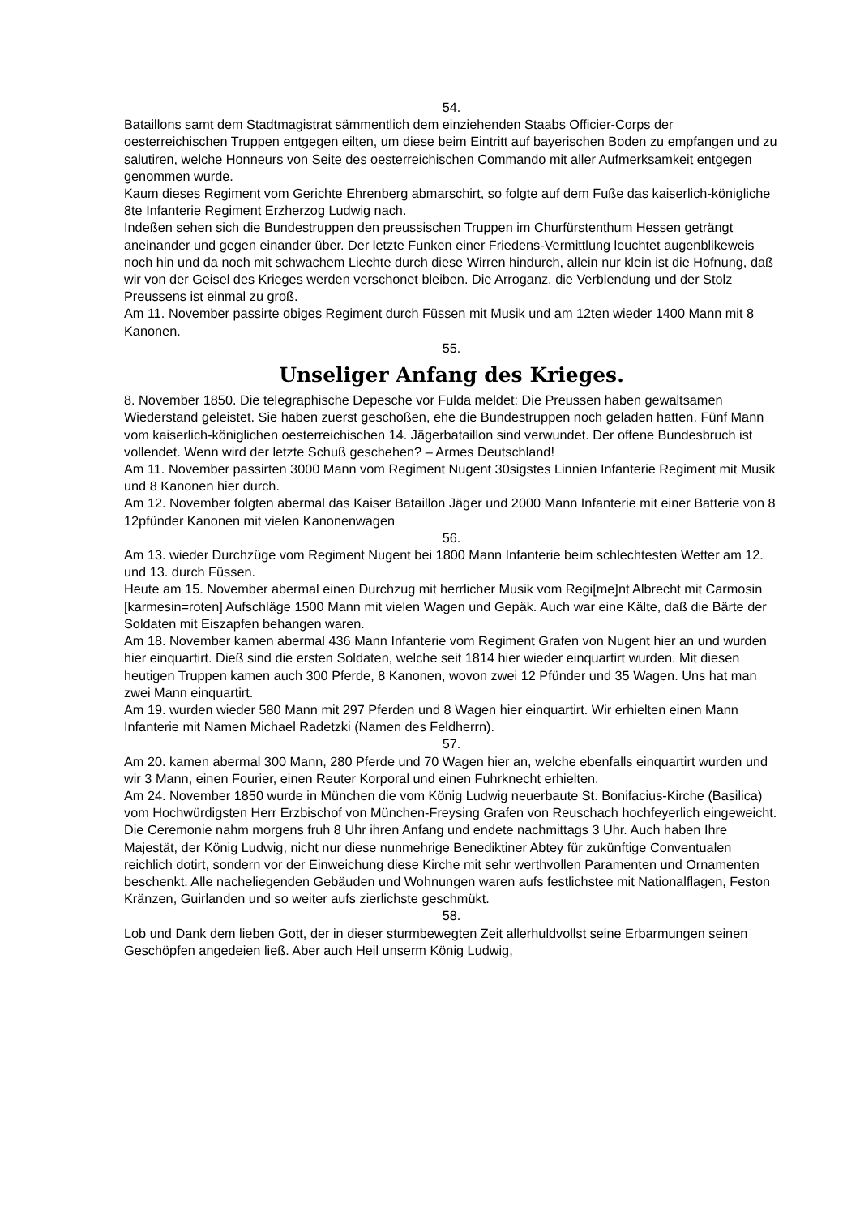54.
Bataillons samt dem Stadtmagistrat sämmentlich dem einziehenden Staabs Officier-Corps der oesterreichischen Truppen entgegen eilten, um diese beim Eintritt auf bayerischen Boden zu empfangen und zu salutiren, welche Honneurs von Seite des oesterreichischen Commando mit aller Aufmerksamkeit entgegen genommen wurde.
Kaum dieses Regiment vom Gerichte Ehrenberg abmarschirt, so folgte auf dem Fuße das kaiserlich-königliche 8te Infanterie Regiment Erzherzog Ludwig nach.
Indeßen sehen sich die Bundestruppen den preussischen Truppen im Churfürstenthum Hessen geträngt aneinander und gegen einander über. Der letzte Funken einer Friedens-Vermittlung leuchtet augenblikeweis noch hin und da noch mit schwachem Liechte durch diese Wirren hindurch, allein nur klein ist die Hofnung, daß wir von der Geisel des Krieges werden verschonet bleiben. Die Arroganz, die Verblendung und der Stolz Preussens ist einmal zu groß.
Am 11. November passirte obiges Regiment durch Füssen mit Musik und am 12ten wieder 1400 Mann mit 8 Kanonen.
55.
Unseliger Anfang des Krieges.
8. November 1850. Die telegraphische Depesche vor Fulda meldet: Die Preussen haben gewaltsamen Wiederstand geleistet. Sie haben zuerst geschoßen, ehe die Bundestruppen noch geladen hatten. Fünf Mann vom kaiserlich-königlichen oesterreichischen 14. Jägerbataillon sind verwundet. Der offene Bundesbruch ist vollendet. Wenn wird der letzte Schuß geschehen? – Armes Deutschland!
Am 11. November passirten 3000 Mann vom Regiment Nugent 30sigstes Linnien Infanterie Regiment mit Musik und 8 Kanonen hier durch.
Am 12. November folgten abermal das Kaiser Bataillon Jäger und 2000 Mann Infanterie mit einer Batterie von 8 12pfünder Kanonen mit vielen Kanonenwagen
56.
Am 13. wieder Durchzüge vom Regiment Nugent bei 1800 Mann Infanterie beim schlechtesten Wetter am 12. und 13. durch Füssen.
Heute am 15. November abermal einen Durchzug mit herrlicher Musik vom Regi[me]nt Albrecht mit Carmosin [karmesin=roten] Aufschläge 1500 Mann mit vielen Wagen und Gepäk. Auch war eine Kälte, daß die Bärte der Soldaten mit Eiszapfen behangen waren.
Am 18. November kamen abermal 436 Mann Infanterie vom Regiment Grafen von Nugent hier an und wurden hier einquartirt. Dieß sind die ersten Soldaten, welche seit 1814 hier wieder einquartirt wurden. Mit diesen heutigen Truppen kamen auch 300 Pferde, 8 Kanonen, wovon zwei 12 Pfünder und 35 Wagen. Uns hat man zwei Mann einquartirt.
Am 19. wurden wieder 580 Mann mit 297 Pferden und 8 Wagen hier einquartirt. Wir erhielten einen Mann Infanterie mit Namen Michael Radetzki (Namen des Feldherrn).
57.
Am 20. kamen abermal 300 Mann, 280 Pferde und 70 Wagen hier an, welche ebenfalls einquartirt wurden und wir 3 Mann, einen Fourier, einen Reuter Korporal und einen Fuhrknecht erhielten.
Am 24. November 1850 wurde in München die vom König Ludwig neuerbaute St. Bonifacius-Kirche (Basilica) vom Hochwürdigsten Herr Erzbischof von München-Freysing Grafen von Reuschach hochfeyerlich eingeweicht. Die Ceremonie nahm morgens fruh 8 Uhr ihren Anfang und endete nachmittags 3 Uhr. Auch haben Ihre Majestät, der König Ludwig, nicht nur diese nunmehrige Benediktiner Abtey für zukünftige Conventualen reichlich dotirt, sondern vor der Einweichung diese Kirche mit sehr werthvollen Paramenten und Ornamenten beschenkt. Alle nacheliegenden Gebäuden und Wohnungen waren aufs festlichstee mit Nationalflagen, Feston Kränzen, Guirlanden und so weiter aufs zierlichste geschmükt.
58.
Lob und Dank dem lieben Gott, der in dieser sturmbewegten Zeit allerhuldvollst seine Erbarmungen seinen Geschöpfen angedeien ließ. Aber auch Heil unserm König Ludwig,